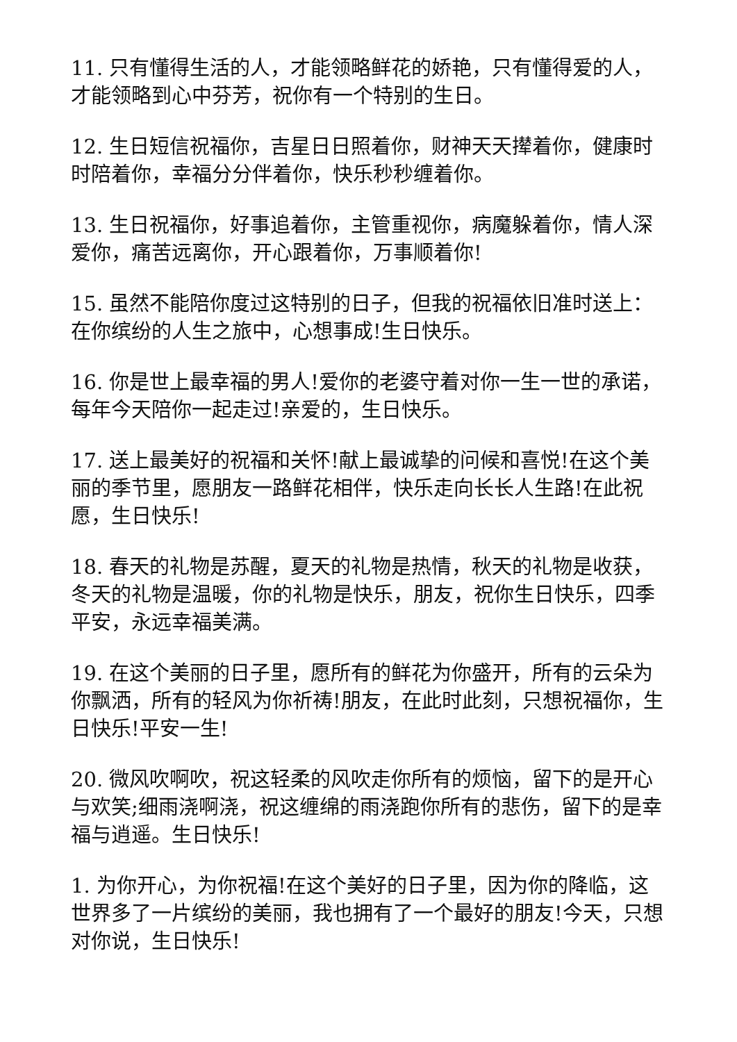11. 只有懂得生活的人，才能领略鲜花的娇艳，只有懂得爱的人，才能领略到心中芬芳，祝你有一个特别的生日。
12. 生日短信祝福你，吉星日日照着你，财神天天撵着你，健康时时陪着你，幸福分分伴着你，快乐秒秒缠着你。
13. 生日祝福你，好事追着你，主管重视你，病魔躲着你，情人深爱你，痛苦远离你，开心跟着你，万事顺着你!
15. 虽然不能陪你度过这特别的日子，但我的祝福依旧准时送上：在你缤纷的人生之旅中，心想事成!生日快乐。
16. 你是世上最幸福的男人!爱你的老婆守着对你一生一世的承诺，每年今天陪你一起走过!亲爱的，生日快乐。
17. 送上最美好的祝福和关怀!献上最诚挚的问候和喜悦!在这个美丽的季节里，愿朋友一路鲜花相伴，快乐走向长长人生路!在此祝愿，生日快乐!
18. 春天的礼物是苏醒，夏天的礼物是热情，秋天的礼物是收获，冬天的礼物是温暖，你的礼物是快乐，朋友，祝你生日快乐，四季平安，永远幸福美满。
19. 在这个美丽的日子里，愿所有的鲜花为你盛开，所有的云朵为你飘洒，所有的轻风为你祈祷!朋友，在此时此刻，只想祝福你，生日快乐!平安一生!
20. 微风吹啊吹，祝这轻柔的风吹走你所有的烦恼，留下的是开心与欢笑;细雨浇啊浇，祝这缠绵的雨浇跑你所有的悲伤，留下的是幸福与逍遥。生日快乐!
1. 为你开心，为你祝福!在这个美好的日子里，因为你的降临，这世界多了一片缤纷的美丽，我也拥有了一个最好的朋友!今天，只想对你说，生日快乐!